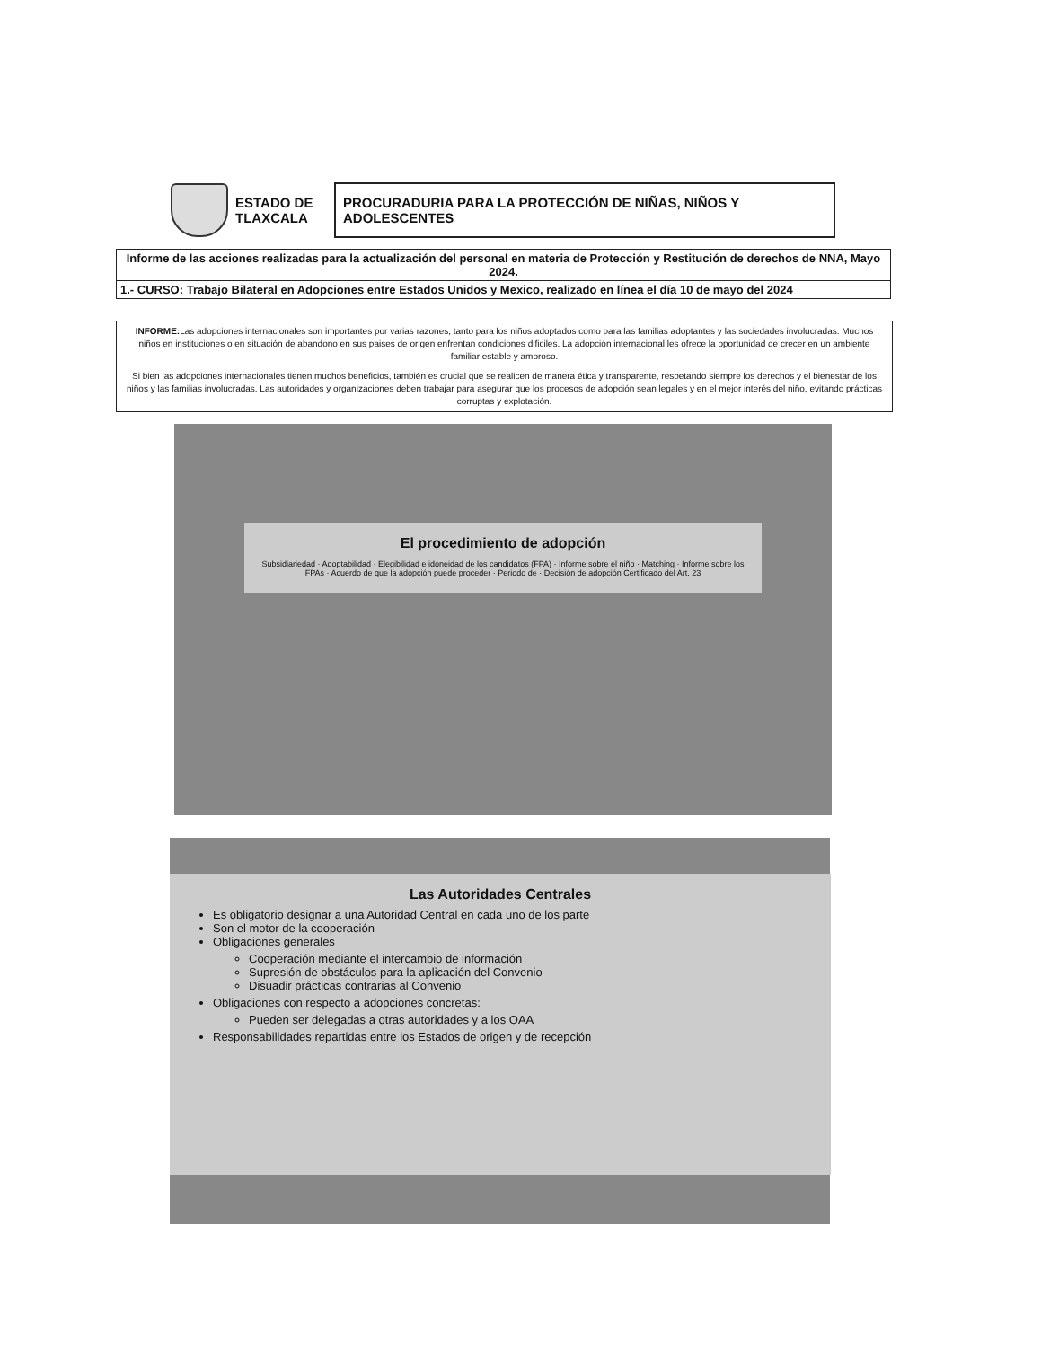ESTADO DE TLAXCALA
PROCURADURIA PARA LA PROTECCIÓN DE NIÑAS, NIÑOS Y ADOLESCENTES
| Informe de las acciones realizadas para la actualización del personal en materia de Protección y Restitución de derechos de NNA, Mayo 2024. |
| 1.- CURSO: Trabajo Bilateral en Adopciones entre Estados Unidos y Mexico, realizado en línea el día 10 de mayo del 2024 |
INFORME: Las adopciones internacionales son importantes por varias razones, tanto para los niños adoptados como para las familias adoptantes y las sociedades involucradas. Muchos niños en instituciones o en situación de abandono en sus paises de origen enfrentan condiciones dificiles. La adopción internacional les ofrece la oportunidad de crecer en un ambiente familiar estable y amoroso.
Si bien las adopciones internacionales tienen muchos beneficios, también es crucial que se realicen de manera ética y transparente, respetando siempre los derechos y el bienestar de los niños y las familias involucradas. Las autoridades y organizaciones deben trabajar para asegurar que los procesos de adopción sean legales y en el mejor interés del niño, evitando prácticas corruptas y explotación.
El procedimiento de adopción
Subsidiariedad · Adoptabilidad · Elegibilidad e idoneidad de los candidatos (FPA) · Informe sobre el niño · Matching · Informe sobre los FPAs · Acuerdo de que la adopción puede proceder · Periodo de · Decisión de adopción Certificado del Art. 23
Las Autoridades Centrales
Es obligatorio designar a una Autoridad Central en cada uno de los parte
Son el motor de la cooperación
Obligaciones generales
Cooperación mediante el intercambio de información
Supresión de obstáculos para la aplicación del Convenio
Disuadir prácticas contrarias al Convenio
Obligaciones con respecto a adopciones concretas:
Pueden ser delegadas a otras autoridades y a los OAA
Responsabilidades repartidas entre los Estados de origen y de recepción